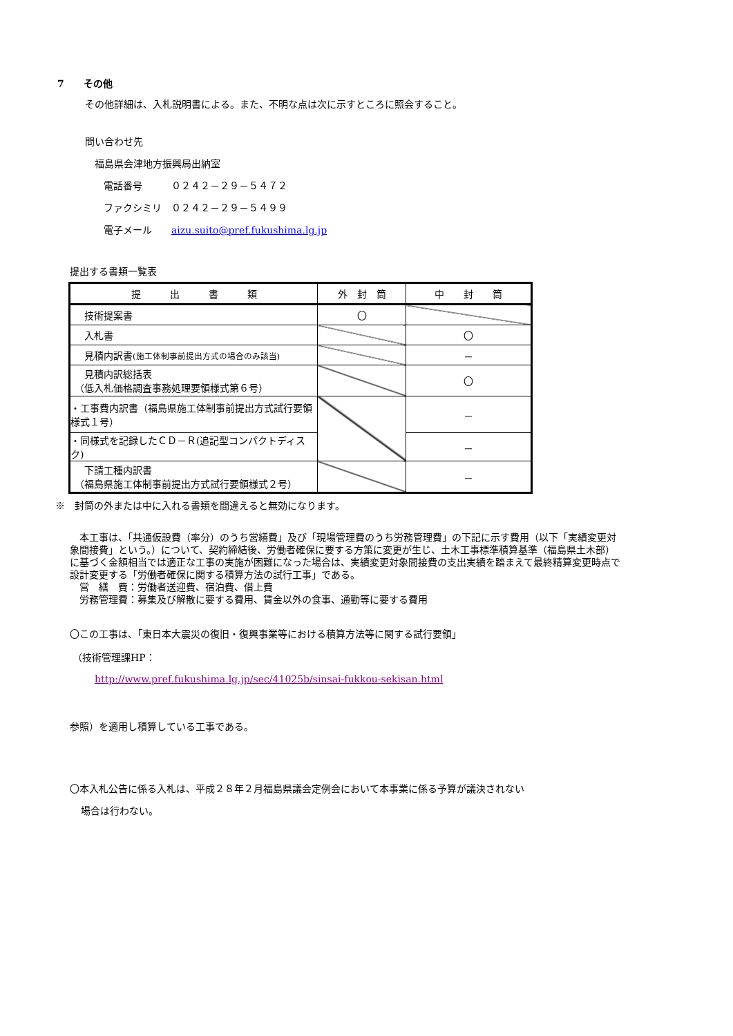7　　その他
その他詳細は、入札説明書による。また、不明な点は次に示すところに照会すること。
問い合わせ先
福島県会津地方振興局出納室
電話番号　　　０２４２－２９－５４７２
ファクシミリ　０２４２－２９－５４９９
電子メール　　aizu.suito@pref.fukushima.lg.jp
提出する書類一覧表
| 提 出 書 類 | 外 封 筒 | 中 封 筒 |
| --- | --- | --- |
| 技術提案書 | 〇 | |
| 入札書 | | 〇 |
| 見積内訳書 (施工体制事前提出方式の場合のみ該当) | | － |
| 見積内訳総括表 （低入札価格調査事務処理要領様式第６号） | | 〇 |
| ・工事費内訳書（福島県施工体制事前提出方式試行要領様式１号） | | － |
| ・同様式を記録したＣＤ－Ｒ(追記型コンパクトディスク) | | － |
| 下請工種内訳書 （福島県施工体制事前提出方式試行要領様式２号） | | － |
※　封筒の外または中に入れる書類を間違えると無効になります。
　本工事は、「共通仮設費（率分）のうち営繕費」及び「現場管理費のうち労務管理費」の下記に示す費用（以下「実績変更対象間接費」という。）について、契約締結後、労働者確保に要する方策に変更が生じ、土木工事標準積算基準（福島県土木部）に基づく金額相当では適正な工事の実施が困難になった場合は、実績変更対象間接費の支出実績を踏まえて最終精算変更時点で設計変更する「労働者確保に関する積算方法の試行工事」である。
　営　繕　費：労働者送迎費、宿泊費、借上費
　労務管理費：募集及び解散に要する費用、賃金以外の食事、通勤等に要する費用
〇この工事は、「東日本大震災の復旧・復興事業等における積算方法等に関する試行要領」
（技術管理課HP：
http://www.pref.fukushima.lg.jp/sec/41025b/sinsai-fukkou-sekisan.html
参照）を適用し積算している工事である。
〇本入札公告に係る入札は、平成２８年２月福島県議会定例会において本事業に係る予算が議決されない
場合は行わない。